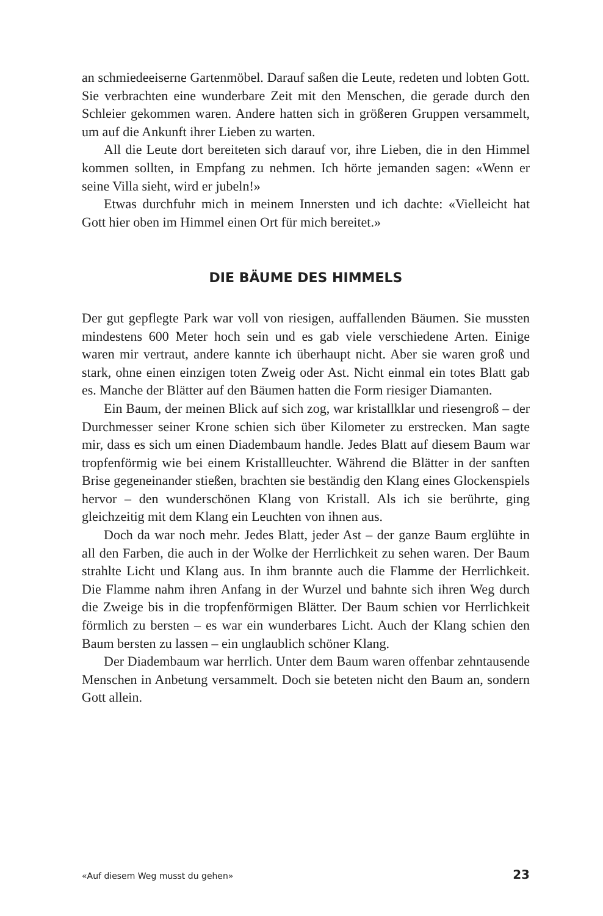an schmiedeeiserne Gartenmöbel. Darauf saßen die Leute, redeten und lobten Gott. Sie verbrachten eine wunderbare Zeit mit den Menschen, die gerade durch den Schleier gekommen waren. Andere hatten sich in größeren Gruppen versammelt, um auf die Ankunft ihrer Lieben zu warten.
All die Leute dort bereiteten sich darauf vor, ihre Lieben, die in den Himmel kommen sollten, in Empfang zu nehmen. Ich hörte jemanden sagen: «Wenn er seine Villa sieht, wird er jubeln!»
Etwas durchfuhr mich in meinem Innersten und ich dachte: «Vielleicht hat Gott hier oben im Himmel einen Ort für mich bereitet.»
DIE BÄUME DES HIMMELS
Der gut gepflegte Park war voll von riesigen, auffallenden Bäumen. Sie mussten mindestens 600 Meter hoch sein und es gab viele verschiedene Arten. Einige waren mir vertraut, andere kannte ich überhaupt nicht. Aber sie waren groß und stark, ohne einen einzigen toten Zweig oder Ast. Nicht einmal ein totes Blatt gab es. Manche der Blätter auf den Bäumen hatten die Form riesiger Diamanten.
Ein Baum, der meinen Blick auf sich zog, war kristallklar und riesengroß – der Durchmesser seiner Krone schien sich über Kilometer zu erstrecken. Man sagte mir, dass es sich um einen Diadembaum handle. Jedes Blatt auf diesem Baum war tropfenförmig wie bei einem Kristallleuchter. Während die Blätter in der sanften Brise gegeneinander stießen, brachten sie beständig den Klang eines Glockenspiels hervor – den wunderschönen Klang von Kristall. Als ich sie berührte, ging gleichzeitig mit dem Klang ein Leuchten von ihnen aus.
Doch da war noch mehr. Jedes Blatt, jeder Ast – der ganze Baum erglühte in all den Farben, die auch in der Wolke der Herrlichkeit zu sehen waren. Der Baum strahlte Licht und Klang aus. In ihm brannte auch die Flamme der Herrlichkeit. Die Flamme nahm ihren Anfang in der Wurzel und bahnte sich ihren Weg durch die Zweige bis in die tropfenförmigen Blätter. Der Baum schien vor Herrlichkeit förmlich zu bersten – es war ein wunderbares Licht. Auch der Klang schien den Baum bersten zu lassen – ein unglaublich schöner Klang.
Der Diadembaum war herrlich. Unter dem Baum waren offenbar zehntausende Menschen in Anbetung versammelt. Doch sie beteten nicht den Baum an, sondern Gott allein.
«Auf diesem Weg musst du gehen» 23